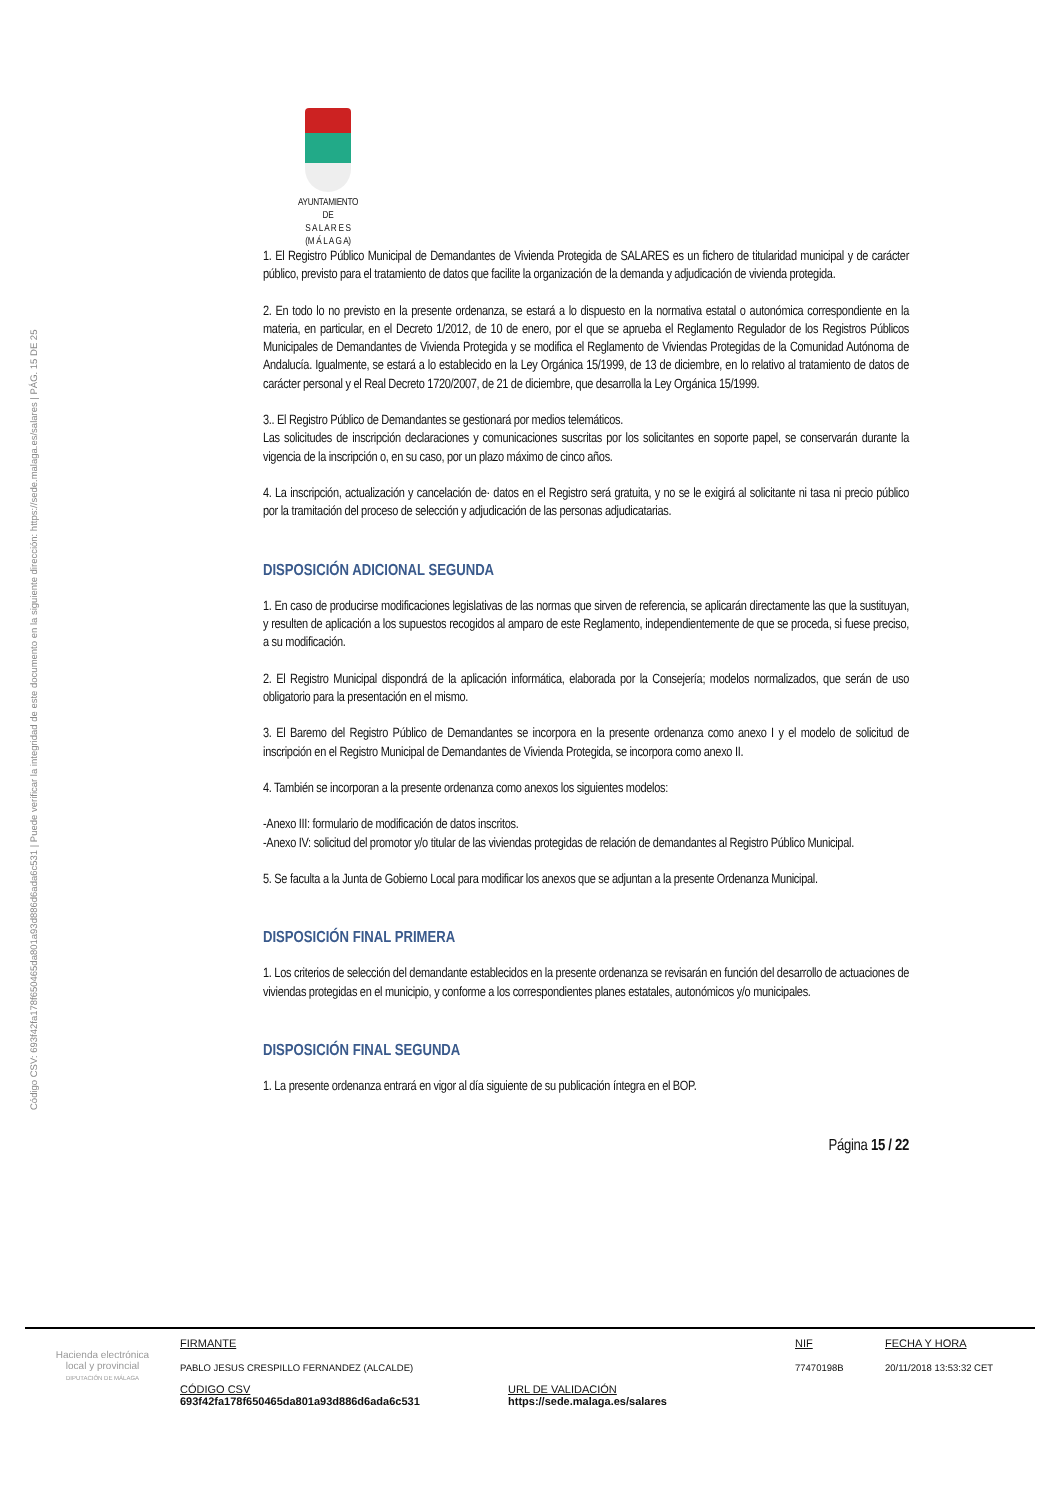Código CSV: 693f42fa178f650465da801a93d886d6ada6c531 | Puede verificar la integridad de este documento en la siguiente dirección: https://sede.malaga.es/salares | PÁG. 15 DE 25
AYUNTAMIENTO
DE
S A L A R E S
(M Á L A G A)
1. El Registro Público Municipal de Demandantes de Vivienda Protegida de SALARES es un fichero de titularidad municipal y de carácter público, previsto para el tratamiento de datos que facilite la organización de la demanda y adjudicación de vivienda protegida.
2. En todo lo no previsto en la presente ordenanza, se estará a lo dispuesto en la normativa estatal o autonómica correspondiente en la materia, en particular, en el Decreto 1/2012, de 10 de enero, por el que se aprueba el Reglamento Regulador de los Registros Públicos Municipales de Demandantes de Vivienda Protegida y se modifica el Reglamento de Viviendas Protegidas de la Comunidad Autónoma de Andalucía. Igualmente, se estará a lo establecido en la Ley Orgánica 15/1999, de 13 de diciembre, en lo relativo al tratamiento de datos de carácter personal y el Real Decreto 1720/2007, de 21 de diciembre, que desarrolla la Ley Orgánica 15/1999.
3.. El Registro Público de Demandantes se gestionará por medios telemáticos.
Las solicitudes de inscripción declaraciones y comunicaciones suscritas por los solicitantes en soporte papel, se conservarán durante la vigencia de la inscripción o, en su caso, por un plazo máximo de cinco años.
4. La inscripción, actualización y cancelación de· datos en el Registro será gratuita, y no se le exigirá al solicitante ni tasa ni precio público por la tramitación del proceso de selección y adjudicación de las personas adjudicatarias.
DISPOSICIÓN ADICIONAL SEGUNDA
1. En caso de producirse modificaciones legislativas de las normas que sirven de referencia, se aplicarán directamente las que la sustituyan, y resulten de aplicación a los supuestos recogidos al amparo de este Reglamento, independientemente de que se proceda, si fuese preciso, a su modificación.
2. El Registro Municipal dispondrá de la aplicación informática, elaborada por la Consejería; modelos normalizados, que serán de uso obligatorio para la presentación en el mismo.
3. El Baremo del Registro Público de Demandantes se incorpora en la presente ordenanza como anexo I y el modelo de solicitud de inscripción en el Registro Municipal de Demandantes de Vivienda Protegida, se incorpora como anexo II.
4. También se incorporan a la presente ordenanza como anexos los siguientes modelos:
-Anexo III: formulario de modificación de datos inscritos.
-Anexo IV: solicitud del promotor y/o titular de las viviendas protegidas de relación de demandantes al Registro Público Municipal.
5. Se faculta a la Junta de Gobierno Local para modificar los anexos que se adjuntan a la presente Ordenanza Municipal.
DISPOSICIÓN FINAL PRIMERA
1. Los criterios de selección del demandante establecidos en la presente ordenanza se revisarán en función del desarrollo de actuaciones de viviendas protegidas en el municipio, y conforme a los correspondientes planes estatales, autonómicos y/o municipales.
DISPOSICIÓN FINAL SEGUNDA
1. La presente ordenanza entrará en vigor al día siguiente de su publicación íntegra en el BOP.
Página 15 / 22
Hacienda electrónica
local y provincial
DIPUTACIÓN DE MÁLAGA
FIRMANTE
PABLO JESUS CRESPILLO FERNANDEZ (ALCALDE)
NIF
77470198B
FECHA Y HORA
20/11/2018 13:53:32 CET
CÓDIGO CSV
693f42fa178f650465da801a93d886d6ada6c531
URL DE VALIDACIÓN
https://sede.malaga.es/salares